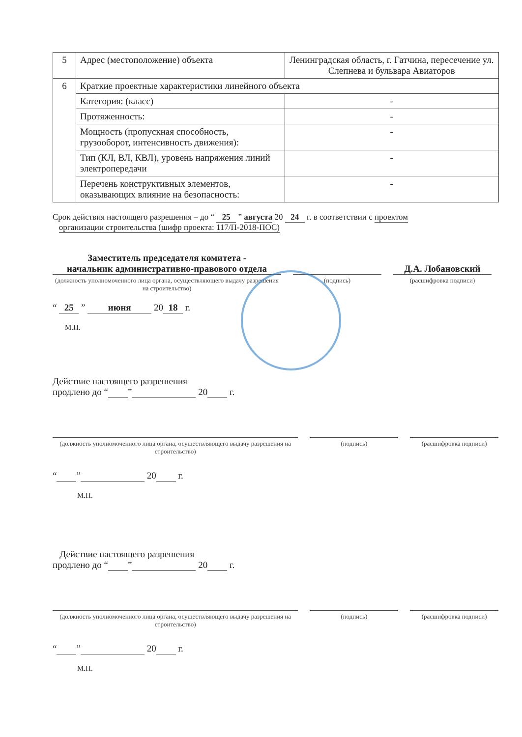| 5 | Адрес (местоположение) объекта | Ленинградская область, г. Гатчина, пересечение ул. Слепнева и бульвара Авиаторов |
| 6 | Краткие проектные характеристики линейного объекта | |
| | Категория: (класс) | - |
| | Протяженность: | - |
| | Мощность (пропускная способность, грузооборот, интенсивность движения): | - |
| | Тип (КЛ, ВЛ, КВЛ), уровень напряжения линий электропередачи | - |
| | Перечень конструктивных элементов, оказывающих влияние на безопасность: | - |
Срок действия настоящего разрешения – до “ 25 ” августа 20 24 г. в соответствии с проектом
организации строительства (шифр проекта: 117/П-2018-ПОС)
Заместитель председателя комитета -
начальник административно-правового отдела
Д.А. Лобановский
(должность уполномоченного лица органа, осуществляющего выдачу разрешения на строительство)
(подпись) (расшифровка подписи)
“ 25 ” июня 20 18 г.
М.П.
Действие настоящего разрешения
продлено до “ ” 20 г.
(должность уполномоченного лица органа, осуществляющего выдачу разрешения на строительство)
(подпись) (расшифровка подписи)
“ ” 20 г.
М.П.
Действие настоящего разрешения
продлено до “ ” 20 г.
(должность уполномоченного лица органа, осуществляющего выдачу разрешения на строительство)
(подпись) (расшифровка подписи)
“ ” 20 г.
М.П.